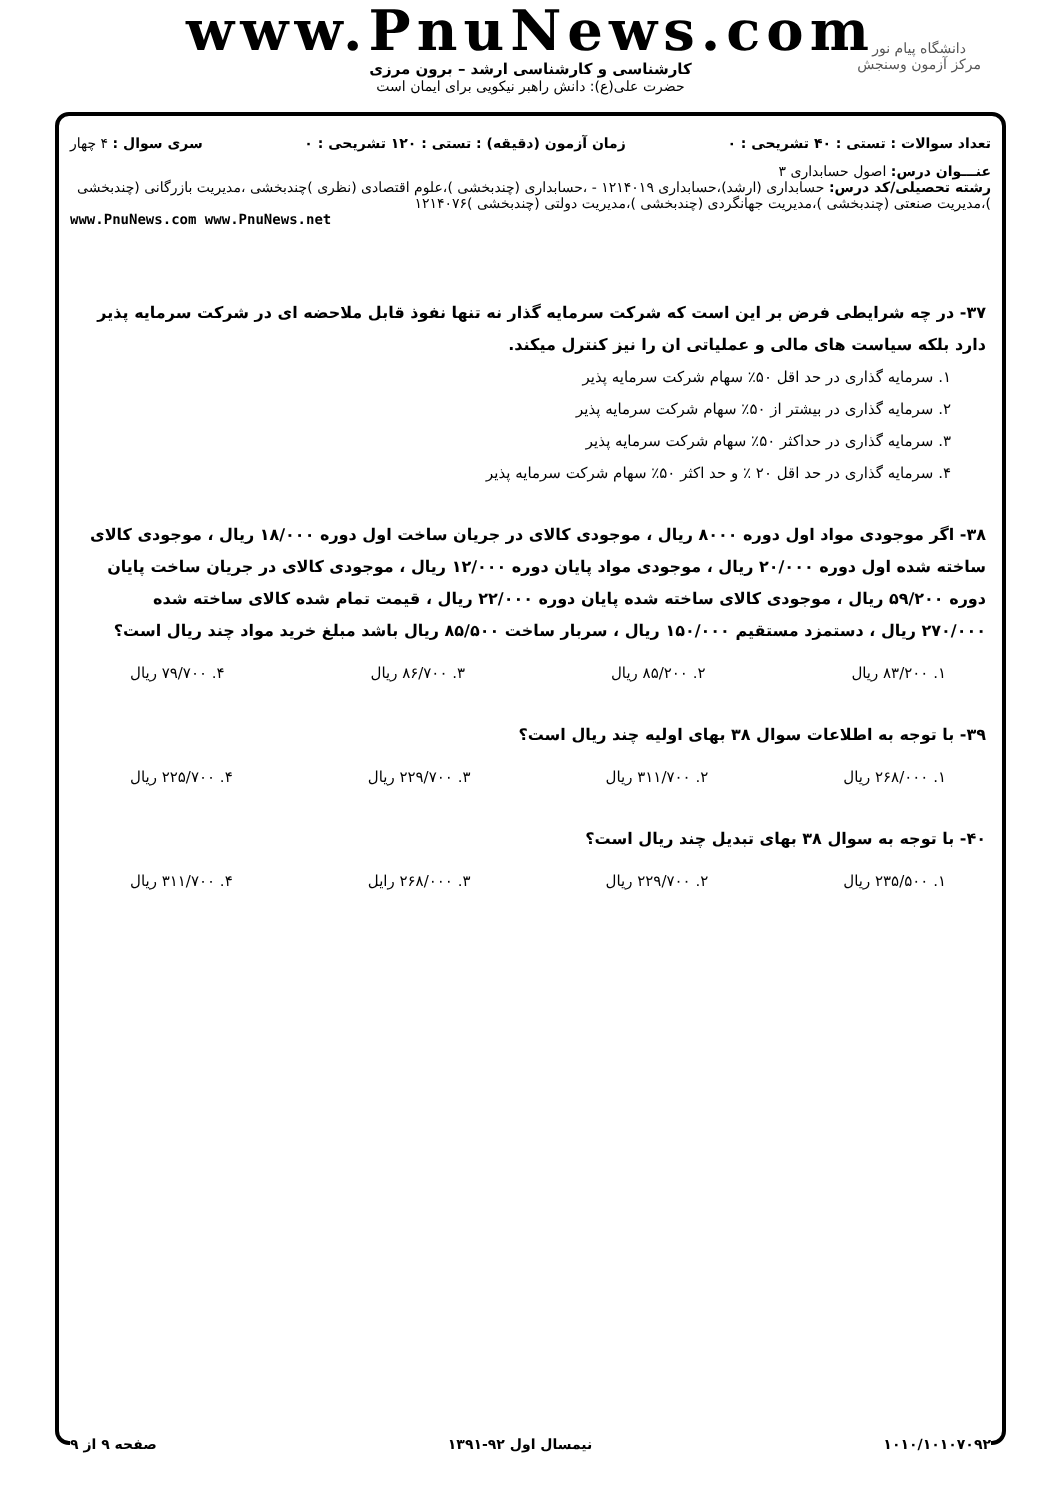www.PnuNews.com
کارشناسی و کارشناسی ارشد – برون مرزی
حضرت علی(ع): دانش راهبر نیکویی برای ایمان است
دانشگاه پیام نور
مرکز آزمون وسنجش
تعداد سوالات : تستی : ۴۰ تشریحی : ۰ زمان آزمون (دقیقه) : تستی : ۱۲۰ تشریحی : ۰ سری سوال : ۴ چهار
عنـــوان درس: اصول حسابداری ۳
رشته تحصیلی/کد درس: حسابداری (ارشد)،حسابداری ۱۲۱۴۰۱۹ - ،حسابداری (چندبخشی )،علوم اقتصادی (نظری )چندبخشی ،مدیریت بازرگانی (چندبخشی )،مدیریت صنعتی (چندبخشی )،مدیریت جهانگردی (چندبخشی )،مدیریت دولتی (چندبخشی )۱۲۱۴۰۷۶
www.PnuNews.com www.PnuNews.net
۳۷- در چه شرایطی فرض بر این است که شرکت سرمایه گذار نه تنها نفوذ قابل ملاحضه ای در شرکت سرمایه پذیر دارد بلکه سیاست های مالی و عملیاتی ان را نیز کنترل میکند.
۱. سرمایه گذاری در حد اقل ۵۰٪ سهام شرکت سرمایه پذیر
۲. سرمایه گذاری در بیشتر از ۵۰٪ سهام شرکت سرمایه پذیر
۳. سرمایه گذاری در حداکثر ۵۰٪ سهام شرکت سرمایه پذیر
۴. سرمایه گذاری در حد اقل ۲۰ ٪ و حد اکثر ۵۰٪ سهام شرکت سرمایه پذیر
۳۸- اگر موجودی مواد اول دوره ۸۰۰۰ ریال ، موجودی کالای در جریان ساخت اول دوره ۱۸/۰۰۰ ریال ، موجودی کالای ساخته شده اول دوره ۲۰/۰۰۰ ریال ، موجودی مواد پایان دوره ۱۲/۰۰۰ ریال ، موجودی کالای در جریان ساخت پایان دوره ۵۹/۲۰۰ ریال ، موجودی کالای ساخته شده پایان دوره ۲۲/۰۰۰ ریال ، قیمت تمام شده کالای ساخته شده ۲۷۰/۰۰۰ ریال ، دستمزد مستقیم ۱۵۰/۰۰۰ ریال ، سربار ساخت ۸۵/۵۰۰ ریال باشد مبلغ خرید مواد چند ریال است؟
۱. ۸۳/۲۰۰ ریال ۲. ۸۵/۲۰۰ ریال ۳. ۸۶/۷۰۰ ریال ۴. ۷۹/۷۰۰ ریال
۳۹- با توجه به اطلاعات سوال ۳۸ بهای اولیه چند ریال است؟
۱. ۲۶۸/۰۰۰ ریال ۲. ۳۱۱/۷۰۰ ریال ۳. ۲۲۹/۷۰۰ ریال ۴. ۲۲۵/۷۰۰ ریال
۴۰- با توجه به سوال ۳۸ بهای تبدیل چند ریال است؟
۱. ۲۳۵/۵۰۰ ریال ۲. ۲۲۹/۷۰۰ ریال ۳. ۲۶۸/۰۰۰ رایل ۴. ۳۱۱/۷۰۰ ریال
۱۰۱۰/۱۰۱۰۷۰۹۲ نیمسال اول ۹۲-۱۳۹۱ صفحه ۹ از ۹